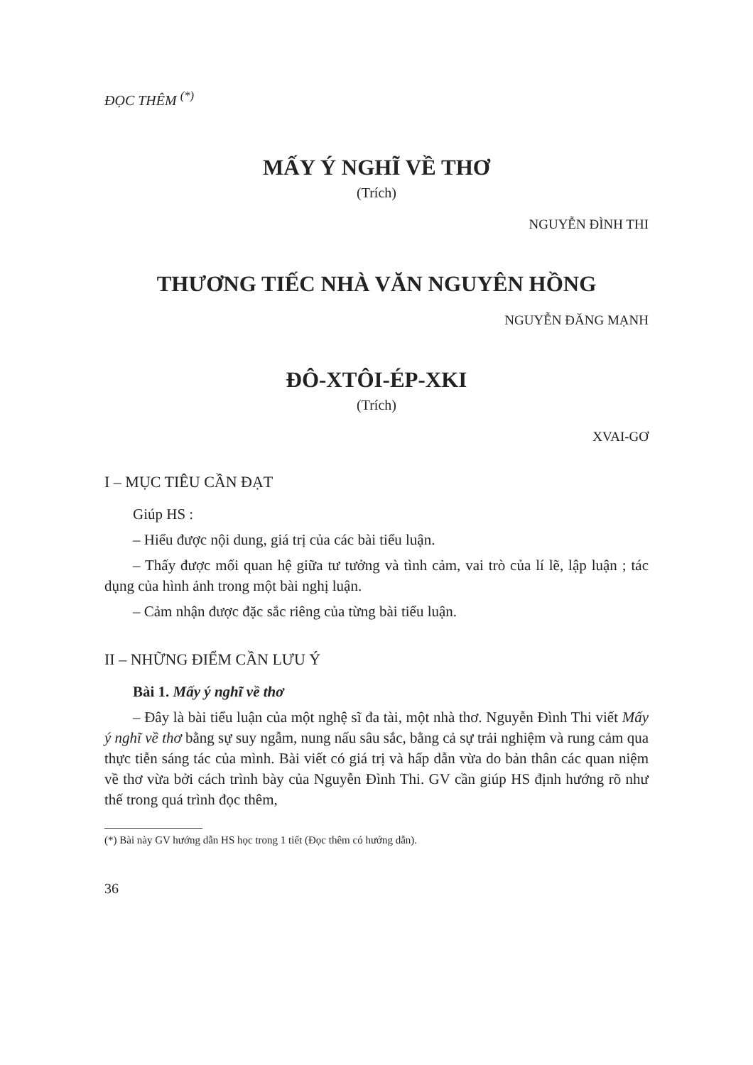ĐỌC THÊM <sup>(*)</sup>
MẤY Ý NGHĨ VỀ THƠ
(Trích)
NGUYỄN ĐÌNH THI
THƯƠNG TIẾC NHÀ VĂN NGUYÊN HỒNG
NGUYỄN ĐĂNG MẠNH
ĐÔ-XTÔI-ÉP-XKI
(Trích)
XVAI-GƠ
I – MỤC TIÊU CẦN ĐẠT
Giúp HS :
– Hiểu được nội dung, giá trị của các bài tiểu luận.
– Thấy được mối quan hệ giữa tư tưởng và tình cảm, vai trò của lí lẽ, lập luận ; tác dụng của hình ảnh trong một bài nghị luận.
– Cảm nhận được đặc sắc riêng của từng bài tiểu luận.
II – NHỮNG ĐIỂM CẦN LƯU Ý
Bài 1. Mấy ý nghĩ về thơ
– Đây là bài tiểu luận của một nghệ sĩ đa tài, một nhà thơ. Nguyễn Đình Thi viết Mấy ý nghĩ về thơ bằng sự suy ngẫm, nung nấu sâu sắc, bằng cả sự trải nghiệm và rung cảm qua thực tiễn sáng tác của mình. Bài viết có giá trị và hấp dẫn vừa do bản thân các quan niệm về thơ vừa bởi cách trình bày của Nguyễn Đình Thi. GV cần giúp HS định hướng rõ như thế trong quá trình đọc thêm,
(*) Bài này GV hướng dẫn HS học trong 1 tiết (Đọc thêm có hướng dẫn).
36